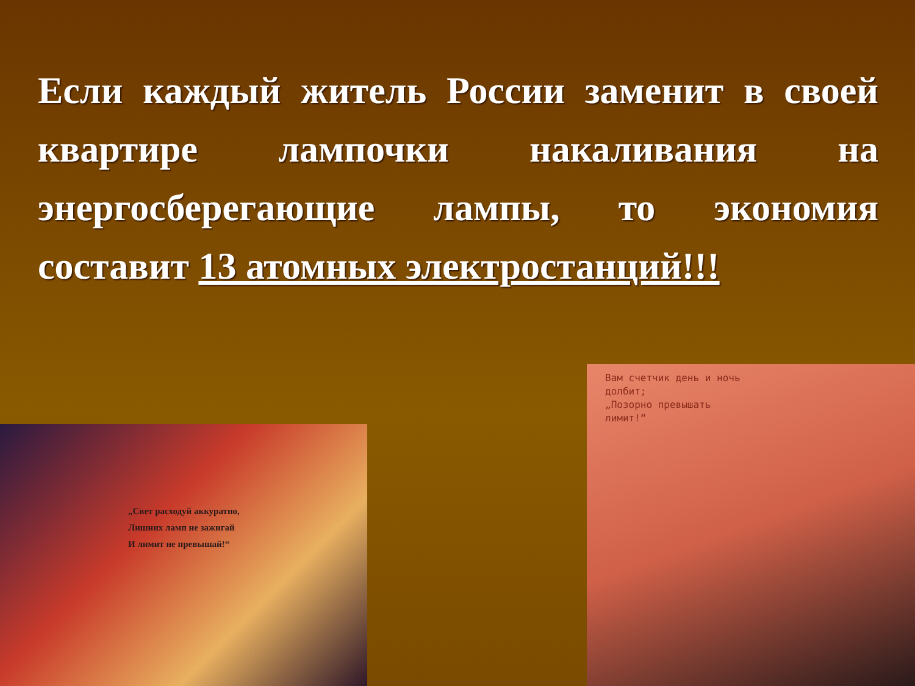Если каждый житель России заменит в своей квартире лампочки накаливания на энергосберегающие лампы, то экономия составит 13 атомных электростанций!!!
„Свет расходуй аккуратно,
Лишних ламп не зажигай
И лимит не превышай!“
Вам счетчик день и ночь
долбит;
„Позорно превышать
лимит!“